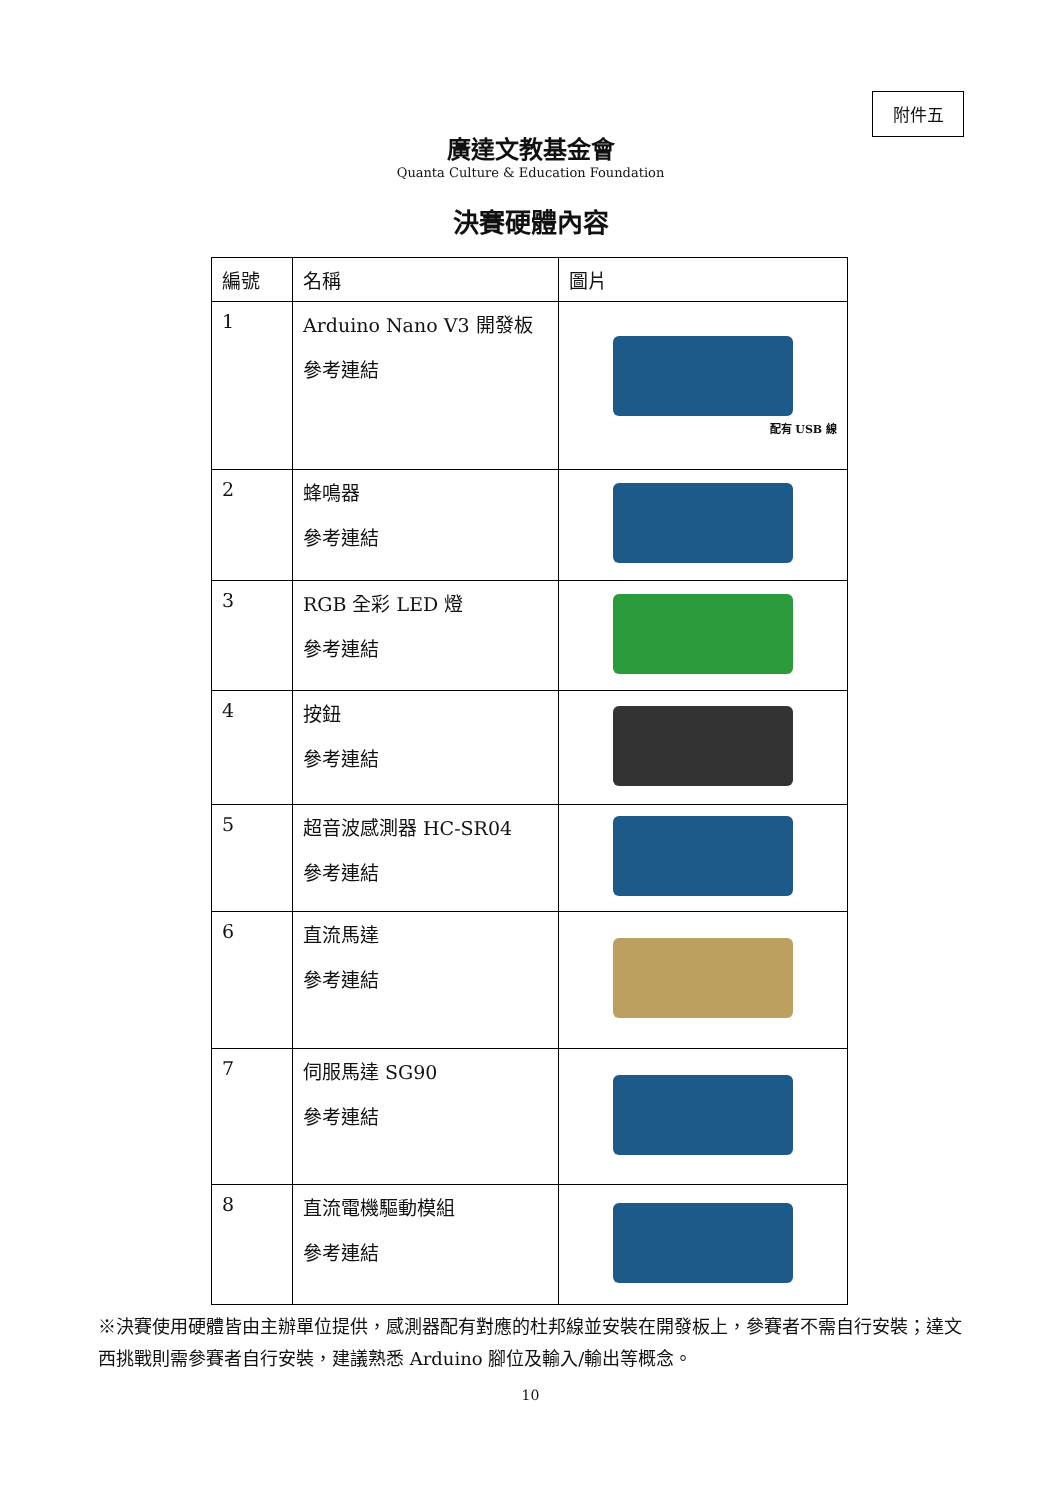附件五
廣達文教基金會
Quanta Culture & Education Foundation
決賽硬體內容
| 編號 | 名稱 | 圖片 |
| --- | --- | --- |
| 1 | Arduino Nano V3 開發板 參考連結 | 配有 USB 線 |
| 2 | 蜂鳴器 參考連結 | |
| 3 | RGB 全彩 LED 燈 參考連結 | |
| 4 | 按鈕 參考連結 | |
| 5 | 超音波感測器 HC-SR04 參考連結 | |
| 6 | 直流馬達 參考連結 | |
| 7 | 伺服馬達 SG90 參考連結 | |
| 8 | 直流電機驅動模組 參考連結 | |
※決賽使用硬體皆由主辦單位提供，感測器配有對應的杜邦線並安裝在開發板上，參賽者不需自行安裝；達文西挑戰則需參賽者自行安裝，建議熟悉 Arduino 腳位及輸入/輸出等概念。
10